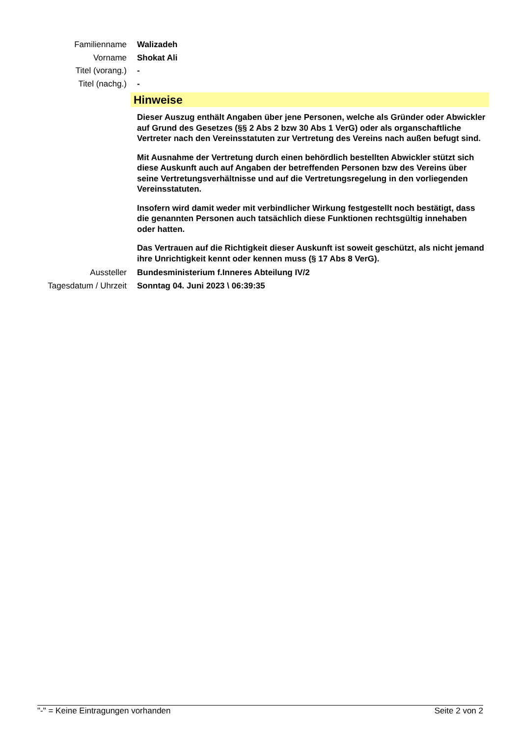Familienname Walizadeh
Vorname Shokat Ali
Titel (vorang.) -
Titel (nachg.) -
Hinweise
Dieser Auszug enthält Angaben über jene Personen, welche als Gründer oder Abwickler auf Grund des Gesetzes (§§ 2 Abs 2 bzw 30 Abs 1 VerG) oder als organschaftliche Vertreter nach den Vereinsstatuten zur Vertretung des Vereins nach außen befugt sind.
Mit Ausnahme der Vertretung durch einen behördlich bestellten Abwickler stützt sich diese Auskunft auch auf Angaben der betreffenden Personen bzw des Vereins über seine Vertretungsverhältnisse und auf die Vertretungsregelung in den vorliegenden Vereinsstatuten.
Insofern wird damit weder mit verbindlicher Wirkung festgestellt noch bestätigt, dass die genannten Personen auch tatsächlich diese Funktionen rechtsgültig innehaben oder hatten.
Das Vertrauen auf die Richtigkeit dieser Auskunft ist soweit geschützt, als nicht jemand ihre Unrichtigkeit kennt oder kennen muss (§ 17 Abs 8 VerG).
Aussteller Bundesministerium f.Inneres Abteilung IV/2
Tagesdatum / Uhrzeit Sonntag 04. Juni 2023 \ 06:39:35
"-" = Keine Eintragungen vorhanden Seite 2 von 2